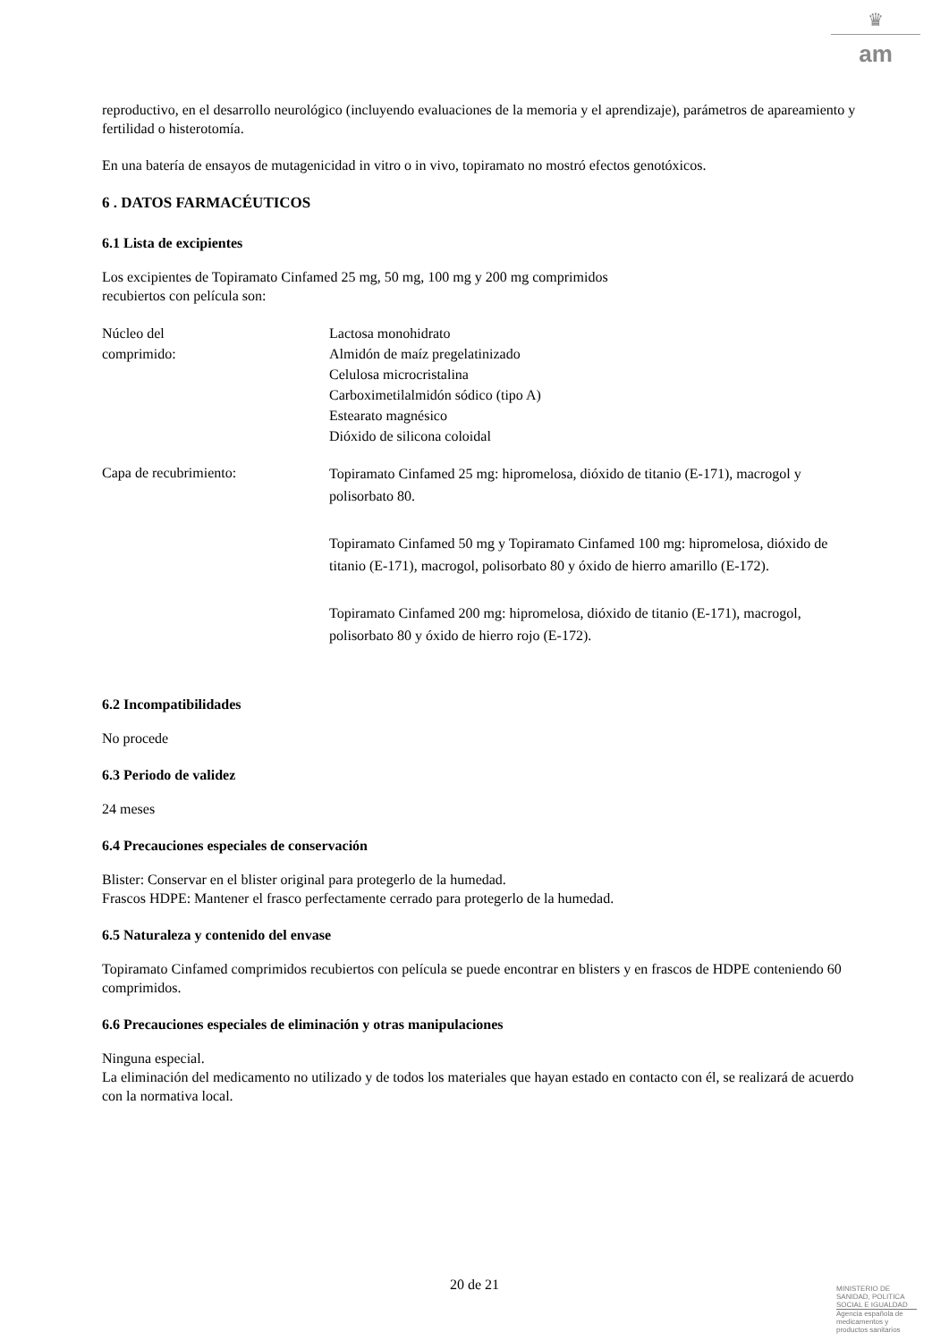♛
am
reproductivo, en el desarrollo neurológico (incluyendo evaluaciones de la memoria y el aprendizaje), parámetros de apareamiento y fertilidad o histerotomía.
En una batería de ensayos de mutagenicidad in vitro o in vivo, topiramato no mostró efectos genotóxicos.
6 . DATOS FARMACÉUTICOS
6.1 Lista de excipientes
Los excipientes de Topiramato Cinfamed 25 mg, 50 mg, 100 mg y 200 mg comprimidos
recubiertos con película son:
Núcleo del
comprimido:
Lactosa monohidrato
Almidón de maíz pregelatinizado
Celulosa microcristalina
Carboximetilalmidón sódico (tipo A)
Estearato magnésico
Dióxido de silicona coloidal
Capa de recubrimiento:
Topiramato Cinfamed 25 mg: hipromelosa, dióxido de titanio (E-171), macrogol y polisorbato 80.
Topiramato Cinfamed 50 mg y Topiramato Cinfamed 100 mg: hipromelosa, dióxido de titanio (E-171), macrogol, polisorbato 80 y óxido de hierro amarillo (E-172).
Topiramato Cinfamed 200 mg: hipromelosa, dióxido de titanio (E-171), macrogol, polisorbato 80 y óxido de hierro rojo (E-172).
6.2 Incompatibilidades
No procede
6.3 Periodo de validez
24 meses
6.4 Precauciones especiales de conservación
Blister: Conservar en el blister original para protegerlo de la humedad.
Frascos HDPE: Mantener el frasco perfectamente cerrado para protegerlo de la humedad.
6.5 Naturaleza y contenido del envase
Topiramato Cinfamed comprimidos recubiertos con película se puede encontrar en blisters y en frascos de HDPE conteniendo 60 comprimidos.
6.6 Precauciones especiales de eliminación y otras manipulaciones
Ninguna especial.
La eliminación del medicamento no utilizado y de todos los materiales que hayan estado en contacto con él, se realizará de acuerdo con la normativa local.
20 de 21
MINISTERIO DE
SANIDAD, POLITICA
SOCIAL E IGUALDAD
Agencia española de
medicamentos y
productos sanitarios